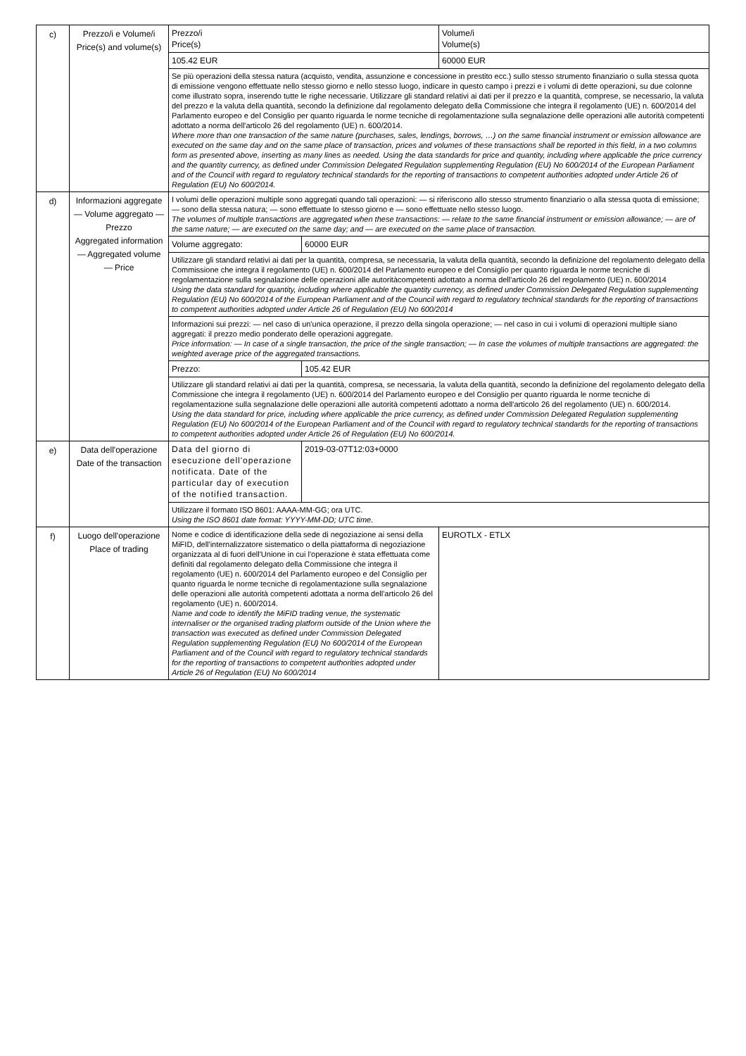| c) | Prezzo/i e Volume/i Price(s) and volume(s) | Prezzo/i Price(s) | Volume/i Volume(s) |
| | | 105.42 EUR | 60000 EUR |
| | | Se più operazioni della stessa natura (acquisto, vendita, assunzione e concessione in prestito ecc.) sullo stesso strumento finanziario o sulla stessa quota di emissione vengono effettuate nello stesso giorno e nello stesso luogo, indicare in questo campo i prezzi e i volumi di dette operazioni, su due colonne come illustrato sopra, inserendo tutte le righe necessarie. Utilizzare gli standard relativi ai dati per il prezzo e la quantità, comprese, se necessario, la valuta del prezzo e la valuta della quantità, secondo la definizione dal regolamento delegato della Commissione che integra il regolamento (UE) n. 600/2014 del Parlamento europeo e del Consiglio per quanto riguarda le norme tecniche di regolamentazione sulla segnalazione delle operazioni alle autorità competenti adottato a norma dell'articolo 26 del regolamento (UE) n. 600/2014. Where more than one transaction of the same nature (purchases, sales, lendings, borrows, …) on the same financial instrument or emission allowance are executed on the same day and on the same place of transaction, prices and volumes of these transactions shall be reported in this field, in a two columns form as presented above, inserting as many lines as needed. Using the data standards for price and quantity, including where applicable the price currency and the quantity currency, as defined under Commission Delegated Regulation supplementing Regulation (EU) No 600/2014 of the European Parliament and of the Council with regard to regulatory technical standards for the reporting of transactions to competent authorities adopted under Article 26 of Regulation (EU) No 600/2014. | |
| d) | Informazioni aggregate — Volume aggregato — Prezzo Aggregated information — Aggregated volume — Price | I volumi delle operazioni multiple sono aggregati quando tali operazioni: — si riferiscono allo stesso strumento finanziario o alla stessa quota di emissione; — sono della stessa natura; — sono effettuate lo stesso giorno e — sono effettuate nello stesso luogo. The volumes of multiple transactions are aggregated when these transactions: — relate to the same financial instrument or emission allowance; — are of the same nature; — are executed on the same day; and — are executed on the same place of transaction. | |
| | | / Volume aggregato: / 60000 EUR / | |
| | | Utilizzare gli standard relativi ai dati per la quantità, compresa, se necessaria, la valuta della quantità, secondo la definizione del regolamento delegato della Commissione che integra il regolamento (UE) n. 600/2014 del Parlamento europeo e del Consiglio per quanto riguarda le norme tecniche di regolamentazione sulla segnalazione delle operazioni alle autoritàcompetenti adottato a norma dell'articolo 26 del regolamento (UE) n. 600/2014 Using the data standard for quantity, including where applicable the quantity currency, as defined under Commission Delegated Regulation supplementing Regulation (EU) No 600/2014 of the European Parliament and of the Council with regard to regulatory technical standards for the reporting of transactions to competent authorities adopted under Article 26 of Regulation (EU) No 600/2014 | |
| | | Informazioni sui prezzi: — nel caso di un'unica operazione, il prezzo della singola operazione; — nel caso in cui i volumi di operazioni multiple siano aggregati: il prezzo medio ponderato delle operazioni aggregate. Price information: — In case of a single transaction, the price of the single transaction; — In case the volumes of multiple transactions are aggregated: the weighted average price of the aggregated transactions. | |
| | | / Prezzo: / 105.42 EUR / | |
| | | Utilizzare gli standard relativi ai dati per la quantità, compresa, se necessaria, la valuta della quantità, secondo la definizione del regolamento delegato della Commissione che integra il regolamento (UE) n. 600/2014 del Parlamento europeo e del Consiglio per quanto riguarda le norme tecniche di regolamentazione sulla segnalazione delle operazioni alle autorità competenti adottato a norma dell'articolo 26 del regolamento (UE) n. 600/2014. Using the data standard for price, including where applicable the price currency, as defined under Commission Delegated Regulation supplementing Regulation (EU) No 600/2014 of the European Parliament and of the Council with regard to regulatory technical standards for the reporting of transactions to competent authorities adopted under Article 26 of Regulation (EU) No 600/2014. | |
| e) | Data dell'operazione Date of the transaction | / Data del giorno di esecuzione dell'operazione notificata. Date of the particular day of execution of the notified transaction. / 2019-03-07T12:03+0000 / | |
| | | Utilizzare il formato ISO 8601: AAAA-MM-GG; ora UTC. Using the ISO 8601 date format: YYYY-MM-DD; UTC time. | |
| f) | Luogo dell'operazione Place of trading | Nome e codice di identificazione della sede di negoziazione ai sensi della MiFID, dell'internalizzatore sistematico o della piattaforma di negoziazione organizzata al di fuori dell'Unione in cui l'operazione è stata effettuata come definiti dal regolamento delegato della Commissione che integra il regolamento (UE) n. 600/2014 del Parlamento europeo e del Consiglio per quanto riguarda le norme tecniche di regolamentazione sulla segnalazione delle operazioni alle autorità competenti adottata a norma dell'articolo 26 del regolamento (UE) n. 600/2014. Name and code to identify the MiFID trading venue, the systematic internaliser or the organised trading platform outside of the Union where the transaction was executed as defined under Commission Delegated Regulation supplementing Regulation (EU) No 600/2014 of the European Parliament and of the Council with regard to regulatory technical standards for the reporting of transactions to competent authorities adopted under Article 26 of Regulation (EU) No 600/2014 | EUROTLX - ETLX |